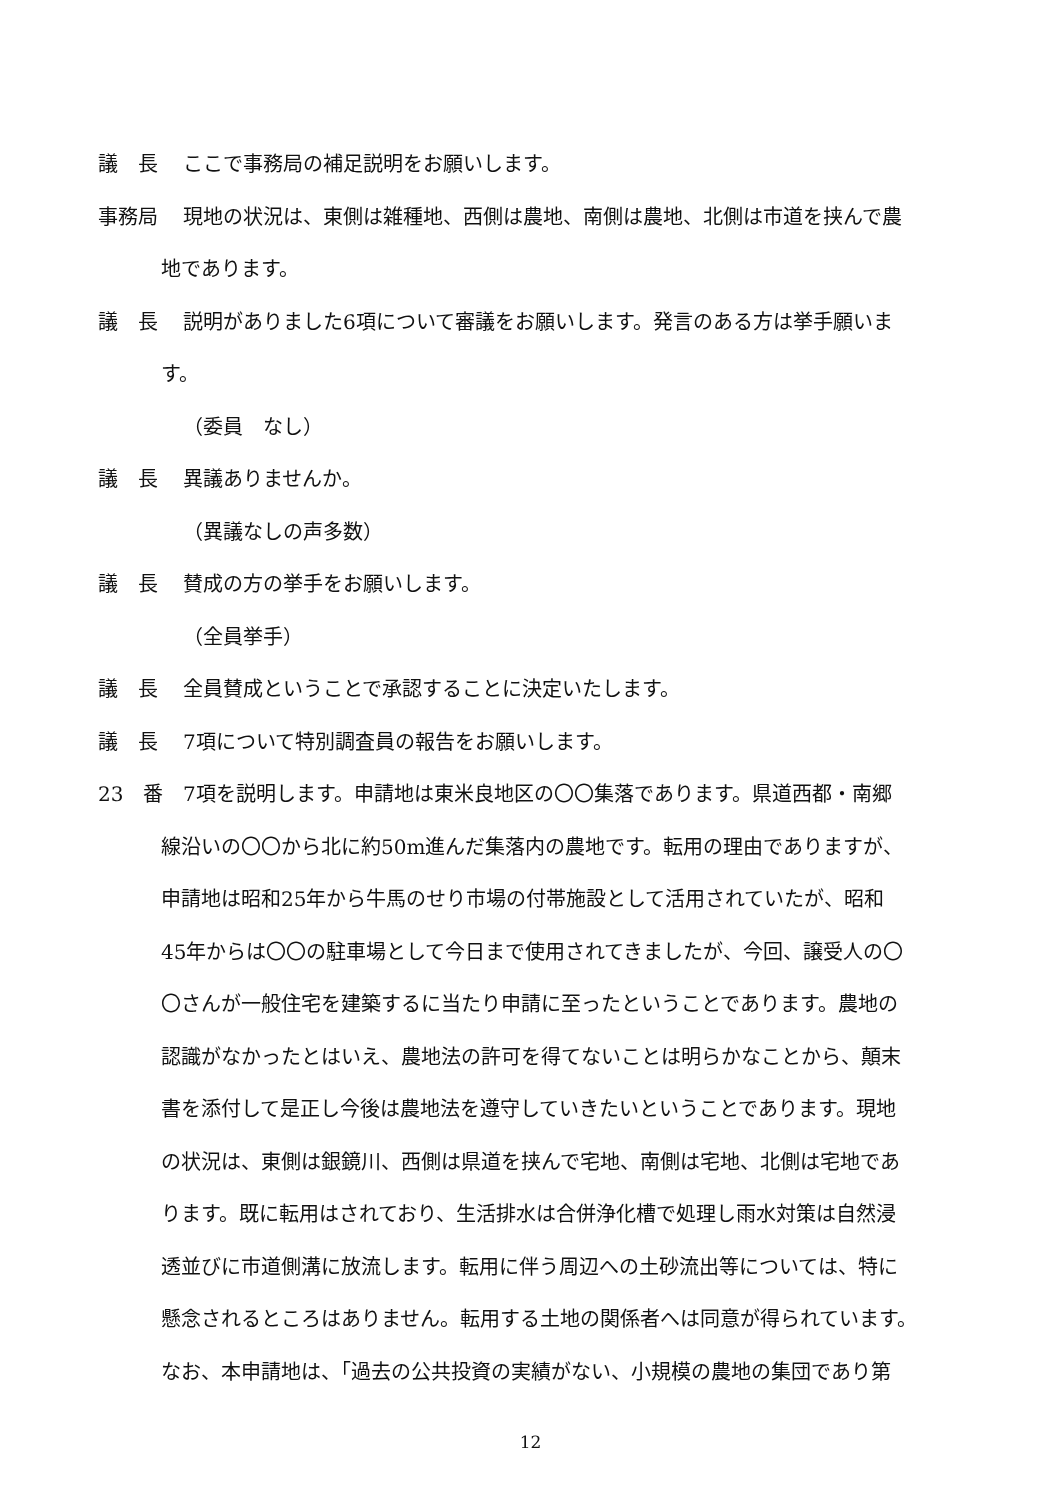議　長 ここで事務局の補足説明をお願いします。
事務局 現地の状況は、東側は雑種地、西側は農地、南側は農地、北側は市道を挟んで農
地であります。
議　長 説明がありました6項について審議をお願いします。発言のある方は挙手願いま
す。
（委員　なし）
議　長 異議ありませんか。
（異議なしの声多数）
議　長 賛成の方の挙手をお願いします。
（全員挙手）
議　長 全員賛成ということで承認することに決定いたします。
議　長 7項について特別調査員の報告をお願いします。
23　番 7項を説明します。申請地は東米良地区の〇〇集落であります。県道西都・南郷
線沿いの〇〇から北に約50m進んだ集落内の農地です。転用の理由でありますが、
申請地は昭和25年から牛馬のせり市場の付帯施設として活用されていたが、昭和
45年からは〇〇の駐車場として今日まで使用されてきましたが、今回、譲受人の〇
〇さんが一般住宅を建築するに当たり申請に至ったということであります。農地の
認識がなかったとはいえ、農地法の許可を得てないことは明らかなことから、顛末
書を添付して是正し今後は農地法を遵守していきたいということであります。現地
の状況は、東側は銀鏡川、西側は県道を挟んで宅地、南側は宅地、北側は宅地であ
ります。既に転用はされており、生活排水は合併浄化槽で処理し雨水対策は自然浸
透並びに市道側溝に放流します。転用に伴う周辺への土砂流出等については、特に
懸念されるところはありません。転用する土地の関係者へは同意が得られています。
なお、本申請地は、「過去の公共投資の実績がない、小規模の農地の集団であり第
12